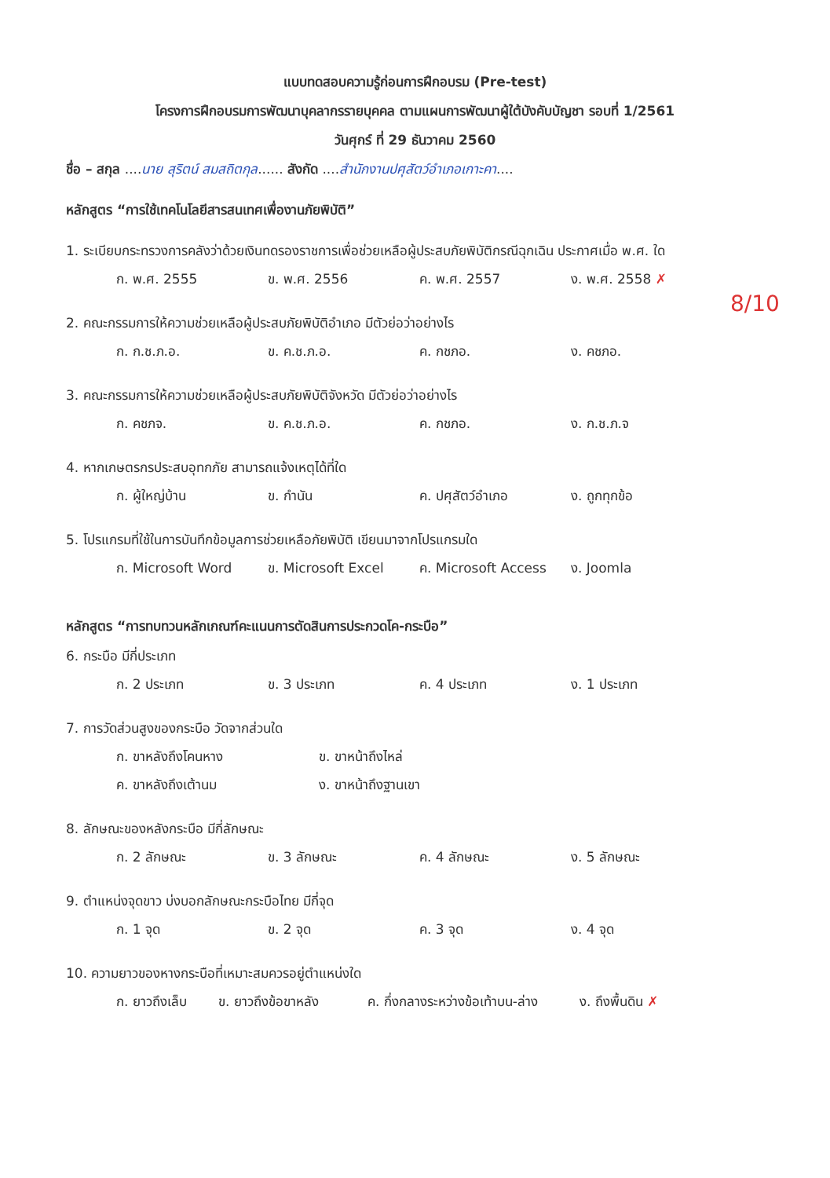แบบทดสอบความรู้ก่อนการฝึกอบรม (Pre-test)
โครงการฝึกอบรมการพัฒนาบุคลากรรายบุคคล ตามแผนการพัฒนาผู้ใต้บังคับบัญชา รอบที่ 1/2561
วันศุกร์ ที่ 29 ธันวาคม 2560
ชื่อ – สกุล ....นาย สุริตน์ สมสถิตกุล...... สังกัด ....สำนักงานปศุสัตว์อำเภอเกาะคา....
หลักสูตร “การใช้เทคโนโลยีสารสนเทศเพื่องานภัยพิบัติ”
1. ระเบียบกระทรวงการคลังว่าด้วยเงินทดรองราชการเพื่อช่วยเหลือผู้ประสบภัยพิบัติกรณีฉุกเฉิน ประกาศเมื่อ พ.ศ. ใด
ก. พ.ศ. 2555 ข. พ.ศ. 2556 ค. พ.ศ. 2557 ง. พ.ศ. 2558 ✗
2. คณะกรรมการให้ความช่วยเหลือผู้ประสบภัยพิบัติอำเภอ มีตัวย่อว่าอย่างไร
ก. ก.ช.ภ.อ. ข. ค.ช.ภ.อ. ค. กชภอ. ง. คชภอ.
3. คณะกรรมการให้ความช่วยเหลือผู้ประสบภัยพิบัติจังหวัด มีตัวย่อว่าอย่างไร
ก. คชภจ. ข. ค.ช.ภ.อ. ค. กชภอ. ง. ก.ช.ภ.จ
4. หากเกษตรกรประสบอุทกภัย สามารถแจ้งเหตุได้ที่ใด
ก. ผู้ใหญ่บ้าน ข. กำนัน ค. ปศุสัตว์อำเภอ ง. ถูกทุกข้อ
5. โปรแกรมที่ใช้ในการบันทึกข้อมูลการช่วยเหลือภัยพิบัติ เขียนมาจากโปรแกรมใด
ก. Microsoft Word ข. Microsoft Excel ค. Microsoft Access ง. Joomla
หลักสูตร “การทบทวนหลักเกณฑ์คะแนนการตัดสินการประกวดโค-กระบือ”
6. กระบือ มีกี่ประเภท
ก. 2 ประเภท ข. 3 ประเภท ค. 4 ประเภท ง. 1 ประเภท
7. การวัดส่วนสูงของกระบือ วัดจากส่วนใด
ก. ขาหลังถึงโคนหาง ข. ขาหน้าถึงไหล่
ค. ขาหลังถึงเต้านม ง. ขาหน้าถึงฐานเขา
8. ลักษณะของหลังกระบือ มีกี่ลักษณะ
ก. 2 ลักษณะ ข. 3 ลักษณะ ค. 4 ลักษณะ ง. 5 ลักษณะ
9. ตำแหน่งจุดขาว บ่งบอกลักษณะกระบือไทย มีกี่จุด
ก. 1 จุด ข. 2 จุด ค. 3 จุด ง. 4 จุด
10. ความยาวของหางกระบือที่เหมาะสมควรอยู่ตำแหน่งใด
ก. ยาวถึงเล็บ ข. ยาวถึงข้อขาหลัง ค. กึ่งกลางระหว่างข้อเท้าบน-ล่าง ง. ถึงพื้นดิน ✗
8/10